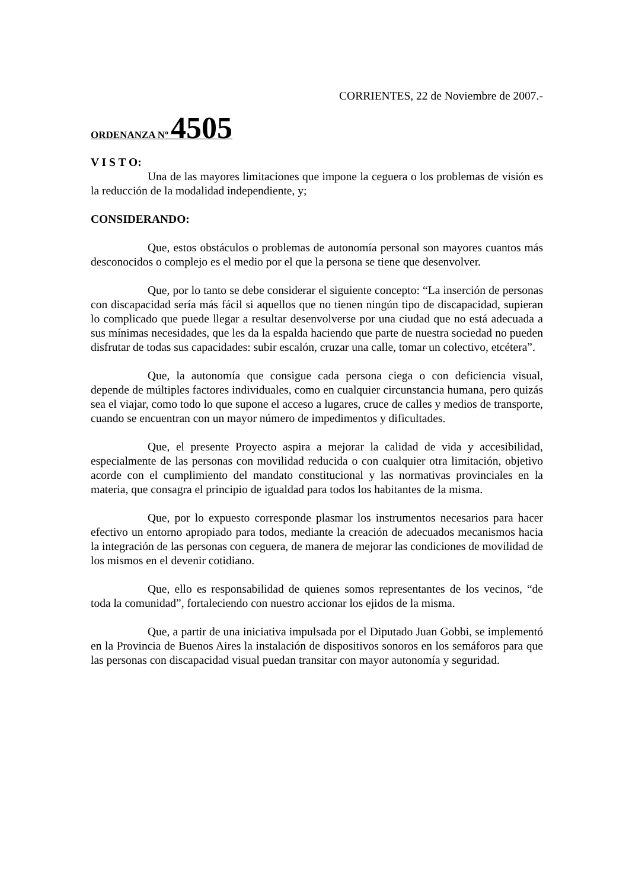CORRIENTES, 22 de Noviembre de 2007.-
ORDENANZA Nº 4505
V I S T O:
Una de las mayores limitaciones que impone la ceguera o los problemas de visión es la reducción de la modalidad independiente, y;
CONSIDERANDO:
Que, estos obstáculos o problemas de autonomía personal son mayores cuantos más desconocidos o complejo es el medio por el que la persona se tiene que desenvolver.
Que, por lo tanto se debe considerar el siguiente concepto: “La inserción de personas con discapacidad sería más fácil si aquellos que no tienen ningún tipo de discapacidad, supieran lo complicado que puede llegar a resultar desenvolverse por una ciudad que no está adecuada a sus mínimas necesidades, que les da la espalda haciendo que parte de nuestra sociedad no pueden disfrutar de todas sus capacidades: subir escalón, cruzar una calle, tomar un colectivo, etcétera”.
Que, la autonomía que consigue cada persona ciega o con deficiencia visual, depende de múltiples factores individuales, como en cualquier circunstancia humana, pero quizás sea el viajar, como todo lo que supone el acceso a lugares, cruce de calles y medios de transporte, cuando se encuentran con un mayor número de impedimentos y dificultades.
Que, el presente Proyecto aspira a mejorar la calidad de vida y accesibilidad, especialmente de las personas con movilidad reducida o con cualquier otra limitación, objetivo acorde con el cumplimiento del mandato constitucional y las normativas provinciales en la materia, que consagra el principio de igualdad para todos los habitantes de la misma.
Que, por lo expuesto corresponde plasmar los instrumentos necesarios para hacer efectivo un entorno apropiado para todos, mediante la creación de adecuados mecanismos hacia la integración de las personas con ceguera, de manera de mejorar las condiciones de movilidad de los mismos en el devenir cotidiano.
Que, ello es responsabilidad de quienes somos representantes de los vecinos, “de toda la comunidad”, fortaleciendo con nuestro accionar los ejidos de la misma.
Que, a partir de una iniciativa impulsada por el Diputado Juan Gobbi, se implementó en la Provincia de Buenos Aires la instalación de dispositivos sonoros en los semáforos para que las personas con discapacidad visual puedan transitar con mayor autonomía y seguridad.